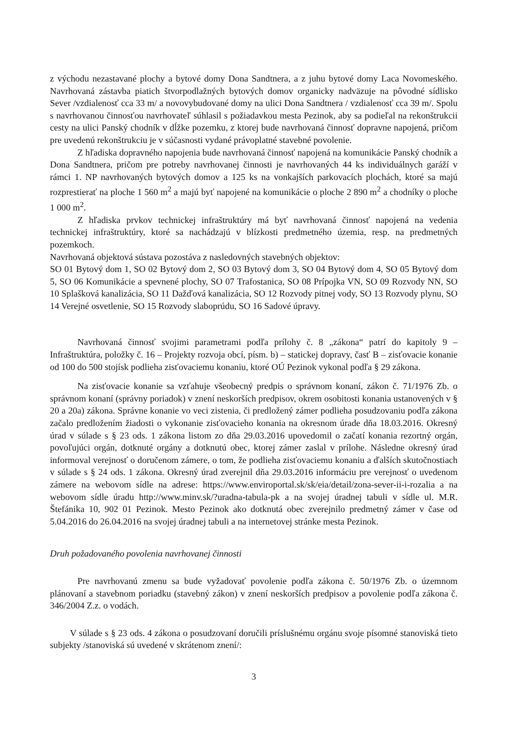z východu nezastavané plochy a bytové domy Dona Sandtnera, a z juhu bytové domy Laca Novomeského. Navrhovaná zástavba piatich štvorpodlažných bytových domov organicky nadväzuje na pôvodné sídlisko Sever /vzdialenosť cca 33 m/ a novovybudované domy na ulici Dona Sandtnera / vzdialenosť cca 39 m/. Spolu s navrhovanou činnosťou navrhovateľ súhlasil s požiadavkou mesta Pezinok, aby sa podieľal na rekonštrukcii cesty na ulici Panský chodník v dĺžke pozemku, z ktorej bude navrhovaná činnosť dopravne napojená, pričom pre uvedenú rekonštrukciu je v súčasnosti vydané právoplatné stavebné povolenie.
Z hľadiska dopravného napojenia bude navrhovaná činnosť napojená na komunikácie Panský chodník a Dona Sandtnera, pričom pre potreby navrhovanej činnosti je navrhovaných 44 ks individuálnych garáží v rámci 1. NP navrhovaných bytových domov a 125 ks na vonkajších parkovacích plochách, ktoré sa majú rozprestierať na ploche 1 560 m<sup>2</sup> a majú byť napojené na komunikácie o ploche 2 890 m<sup>2</sup> a chodníky o ploche 1 000 m<sup>2</sup>.
Z hľadiska prvkov technickej infraštruktúry má byť navrhovaná činnosť napojená na vedenia technickej infraštruktúry, ktoré sa nachádzajú v blízkosti predmetného územia, resp. na predmetných pozemkoch.
Navrhovaná objektová sústava pozostáva z nasledovných stavebných objektov:
SO 01 Bytový dom 1, SO 02 Bytový dom 2, SO 03 Bytový dom 3, SO 04 Bytový dom 4, SO 05 Bytový dom 5, SO 06 Komunikácie a spevnené plochy, SO 07 Trafostanica, SO 08 Prípojka VN, SO 09 Rozvody NN, SO 10 Splašková kanalizácia, SO 11 Dažďová kanalizácia, SO 12 Rozvody pitnej vody, SO 13 Rozvody plynu, SO 14 Verejné osvetlenie, SO 15 Rozvody slaboprúdu, SO 16 Sadové úpravy.
Navrhovaná činnosť svojimi parametrami podľa prílohy č. 8 „zákona“ patrí do kapitoly 9 – Infraštruktúra, položky č. 16 – Projekty rozvoja obcí, písm. b) – statickej dopravy, časť B – zisťovacie konanie od 100 do 500 stojísk podlieha zisťovaciemu konaniu, ktoré OÚ Pezinok vykonal podľa § 29 zákona.
Na zisťovacie konanie sa vzťahuje všeobecný predpis o správnom konaní, zákon č. 71/1976 Zb. o správnom konaní (správny poriadok) v znení neskorších predpisov, okrem osobitosti konania ustanovených v § 20 a 20a) zákona. Správne konanie vo veci zistenia, či predložený zámer podlieha posudzovaniu podľa zákona začalo predložením žiadosti o vykonanie zisťovacieho konania na okresnom úrade dňa 18.03.2016. Okresný úrad v súlade s § 23 ods. 1 zákona listom zo dňa 29.03.2016 upovedomil o začatí konania rezortný orgán, povoľujúci orgán, dotknuté orgány a dotknutú obec, ktorej zámer zaslal v prílohe. Následne okresný úrad informoval verejnosť o doručenom zámere, o tom, že podlieha zisťovaciemu konaniu a ďalších skutočnostiach v súlade s § 24 ods. 1 zákona. Okresný úrad zverejnil dňa 29.03.2016 informáciu pre verejnosť o uvedenom zámere na webovom sídle na adrese: https://www.enviroportal.sk/sk/eia/detail/zona-sever-ii-i-rozalia a na webovom sídle úradu http://www.minv.sk/?uradna-tabula-pk a na svojej úradnej tabuli v sídle ul. M.R. Štefánika 10, 902 01 Pezinok. Mesto Pezinok ako dotknutá obec zverejnilo predmetný zámer v čase od 5.04.2016 do 26.04.2016 na svojej úradnej tabuli a na internetovej stránke mesta Pezinok.
Druh požadovaného povolenia navrhovanej činnosti
Pre navrhovanú zmenu sa bude vyžadovať povolenie podľa zákona č. 50/1976 Zb. o územnom plánovaní a stavebnom poriadku (stavebný zákon) v znení neskorších predpisov a povolenie podľa zákona č. 346/2004 Z.z. o vodách.
V súlade s § 23 ods. 4 zákona o posudzovaní doručili príslušnému orgánu svoje písomné stanoviská tieto subjekty /stanoviská sú uvedené v skrátenom znení/:
3